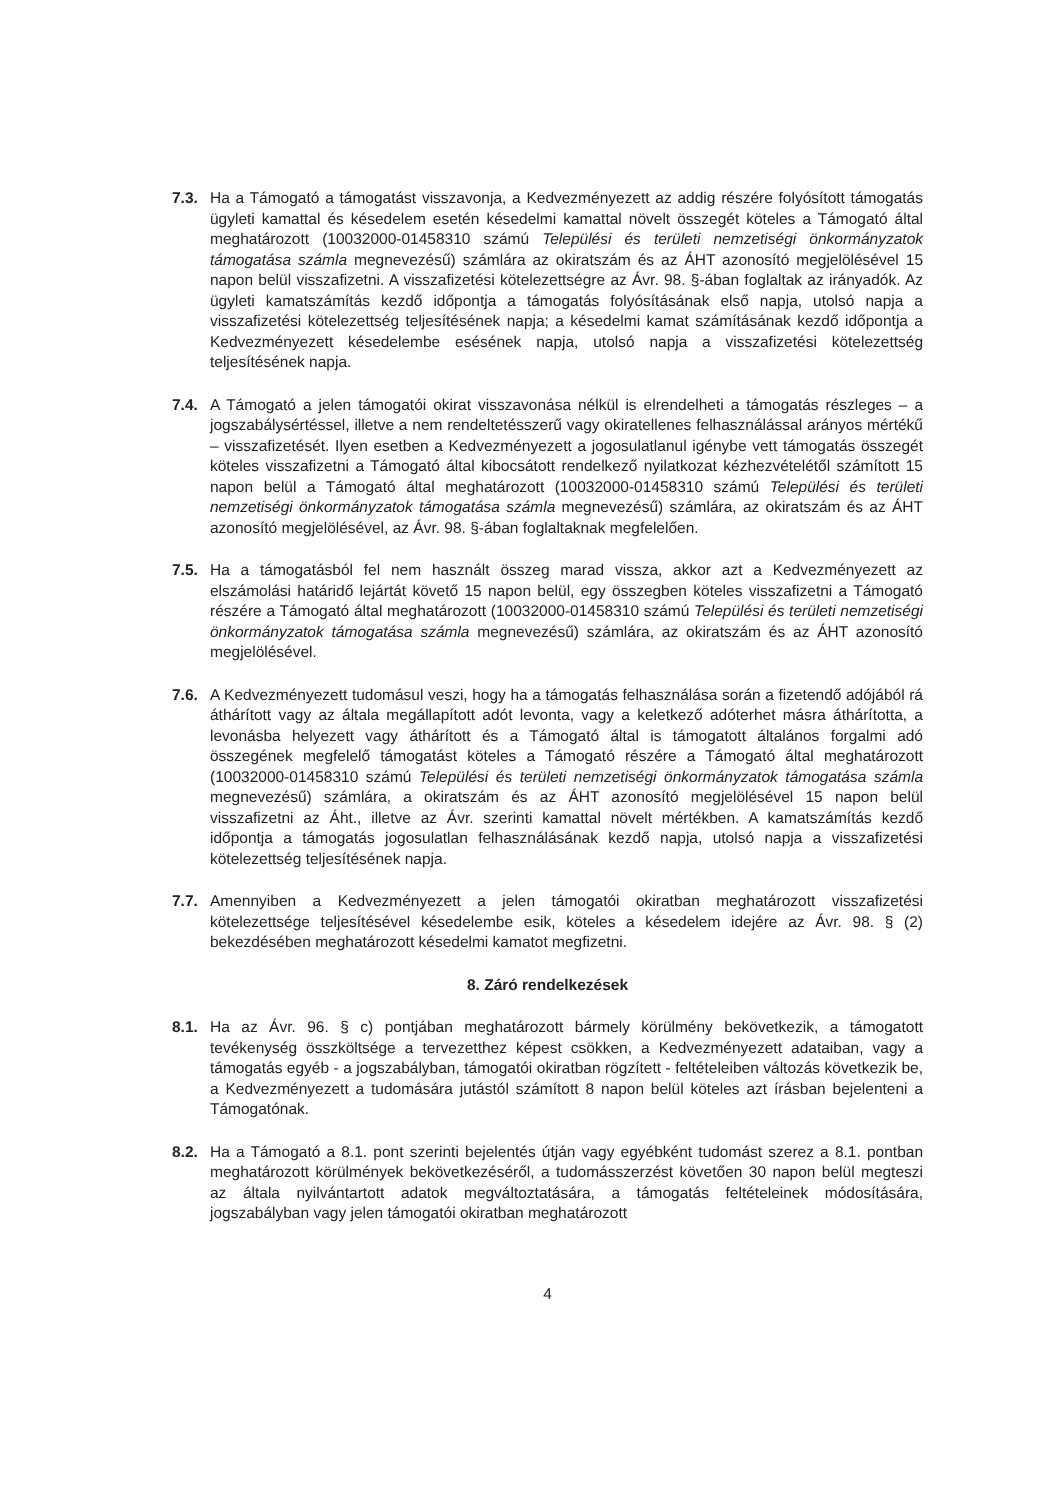7.3. Ha a Támogató a támogatást visszavonja, a Kedvezményezett az addig részére folyósított támogatás ügyleti kamattal és késedelem esetén késedelmi kamattal növelt összegét köteles a Támogató által meghatározott (10032000-01458310 számú Települési és területi nemzetiségi önkormányzatok támogatása számla megnevezésű) számlára az okiratszám és az ÁHT azonosító megjelölésével 15 napon belül visszafizetni. A visszafizetési kötelezettségre az Ávr. 98. §-ában foglaltak az irányadók. Az ügyleti kamatszámítás kezdő időpontja a támogatás folyósításának első napja, utolsó napja a visszafizetési kötelezettség teljesítésének napja; a késedelmi kamat számításának kezdő időpontja a Kedvezményezett késedelembe esésének napja, utolsó napja a visszafizetési kötelezettség teljesítésének napja.
7.4. A Támogató a jelen támogatói okirat visszavonása nélkül is elrendelheti a támogatás részleges – a jogszabálysértéssel, illetve a nem rendeltetésszerű vagy okiratellenes felhasználással arányos mértékű – visszafizetését. Ilyen esetben a Kedvezményezett a jogosulatlanul igénybe vett támogatás összegét köteles visszafizetni a Támogató által kibocsátott rendelkező nyilatkozat kézhezvételétől számított 15 napon belül a Támogató által meghatározott (10032000-01458310 számú Települési és területi nemzetiségi önkormányzatok támogatása számla megnevezésű) számlára, az okiratszám és az ÁHT azonosító megjelölésével, az Ávr. 98. §-ában foglaltaknak megfelelően.
7.5. Ha a támogatásból fel nem használt összeg marad vissza, akkor azt a Kedvezményezett az elszámolási határidő lejártát követő 15 napon belül, egy összegben köteles visszafizetni a Támogató részére a Támogató által meghatározott (10032000-01458310 számú Települési és területi nemzetiségi önkormányzatok támogatása számla megnevezésű) számlára, az okiratszám és az ÁHT azonosító megjelölésével.
7.6. A Kedvezményezett tudomásul veszi, hogy ha a támogatás felhasználása során a fizetendő adójából rá áthárított vagy az általa megállapított adót levonta, vagy a keletkező adóterhet másra áthárította, a levonásba helyezett vagy áthárított és a Támogató által is támogatott általános forgalmi adó összegének megfelelő támogatást köteles a Támogató részére a Támogató által meghatározott (10032000-01458310 számú Települési és területi nemzetiségi önkormányzatok támogatása számla megnevezésű) számlára, a okiratszám és az ÁHT azonosító megjelölésével 15 napon belül visszafizetni az Áht., illetve az Ávr. szerinti kamattal növelt mértékben. A kamatszámítás kezdő időpontja a támogatás jogosulatlan felhasználásának kezdő napja, utolsó napja a visszafizetési kötelezettség teljesítésének napja.
7.7. Amennyiben a Kedvezményezett a jelen támogatói okiratban meghatározott visszafizetési kötelezettsége teljesítésével késedelembe esik, köteles a késedelem idejére az Ávr. 98. § (2) bekezdésében meghatározott késedelmi kamatot megfizetni.
8. Záró rendelkezések
8.1. Ha az Ávr. 96. § c) pontjában meghatározott bármely körülmény bekövetkezik, a támogatott tevékenység összköltsége a tervezetthez képest csökken, a Kedvezményezett adataiban, vagy a támogatás egyéb - a jogszabályban, támogatói okiratban rögzített - feltételeiben változás következik be, a Kedvezményezett a tudomására jutástól számított 8 napon belül köteles azt írásban bejelenteni a Támogatónak.
8.2. Ha a Támogató a 8.1. pont szerinti bejelentés útján vagy egyébként tudomást szerez a 8.1. pontban meghatározott körülmények bekövetkezéséről, a tudomásszerzést követően 30 napon belül megteszi az általa nyilvántartott adatok megváltoztatására, a támogatás feltételeinek módosítására, jogszabályban vagy jelen támogatói okiratban meghatározott
4